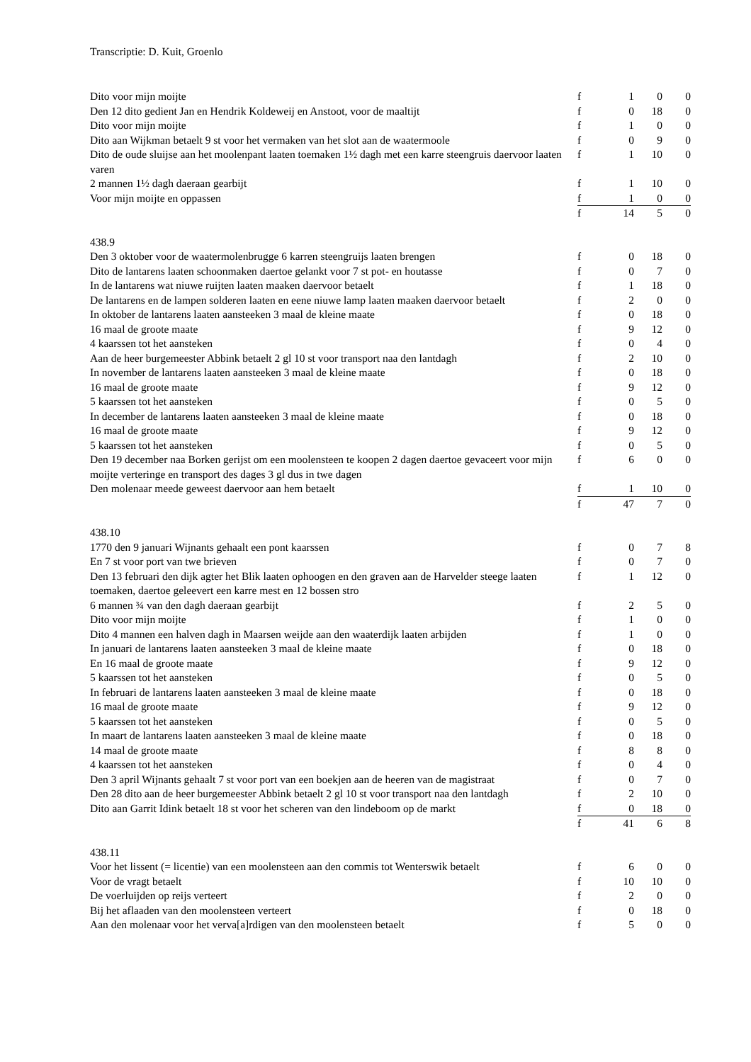Transcriptie: D. Kuit, Groenlo
| Dito voor mijn moijte | f | 1 | 0 | 0 |
| Den 12 dito gedient Jan en Hendrik Koldeweij en Anstoot, voor de maaltijt | f | 0 | 18 | 0 |
| Dito voor mijn moijte | f | 1 | 0 | 0 |
| Dito aan Wijkman betaelt 9 st voor het vermaken van het slot aan de waatermoole | f | 0 | 9 | 0 |
| Dito de oude sluijse aan het moolenpant laaten toemaken 1½ dagh met een karre steengruis daervoor laaten varen | f | 1 | 10 | 0 |
| 2 mannen 1½ dagh daeraan gearbijt | f | 1 | 10 | 0 |
| Voor mijn moijte en oppassen | f | 1 | 0 | 0 |
| | f | 14 | 5 | 0 |
438.9
| Den 3 oktober voor de waatermolenbrugge 6 karren steengruijs laaten brengen | f | 0 | 18 | 0 |
| Dito de lantarens laaten schoonmaken daertoe gelankt voor 7 st pot- en houtasse | f | 0 | 7 | 0 |
| In de lantarens wat niuwe ruijten laaten maaken daervoor betaelt | f | 1 | 18 | 0 |
| De lantarens en de lampen solderen laaten en eene niuwe lamp laaten maaken daervoor betaelt | f | 2 | 0 | 0 |
| In oktober de lantarens laaten aansteeken 3 maal de kleine maate | f | 0 | 18 | 0 |
| 16 maal de groote maate | f | 9 | 12 | 0 |
| 4 kaarssen tot het aansteken | f | 0 | 4 | 0 |
| Aan de heer burgemeester Abbink betaelt 2 gl 10 st voor transport naa den lantdagh | f | 2 | 10 | 0 |
| In november de lantarens laaten aansteeken 3 maal de kleine maate | f | 0 | 18 | 0 |
| 16 maal de groote maate | f | 9 | 12 | 0 |
| 5 kaarssen tot het aansteken | f | 0 | 5 | 0 |
| In december de lantarens laaten aansteeken 3 maal de kleine maate | f | 0 | 18 | 0 |
| 16 maal de groote maate | f | 9 | 12 | 0 |
| 5 kaarssen tot het aansteken | f | 0 | 5 | 0 |
| Den 19 december naa Borken gerijst om een moolensteen te koopen 2 dagen daertoe gevaceert voor mijn moijte verteringe en transport des dages 3 gl dus in twe dagen | f | 6 | 0 | 0 |
| Den molenaar meede geweest daervoor aan hem betaelt | f | 1 | 10 | 0 |
| | f | 47 | 7 | 0 |
438.10
| 1770 den 9 januari Wijnants gehaalt een pont kaarssen | f | 0 | 7 | 8 |
| En 7 st voor port van twe brieven | f | 0 | 7 | 0 |
| Den 13 februari den dijk agter het Blik laaten ophoogen en den graven aan de Harvelder steege laaten toemaken, daertoe geleevert een karre mest en 12 bossen stro | f | 1 | 12 | 0 |
| 6 mannen ¾ van den dagh daeraan gearbijt | f | 2 | 5 | 0 |
| Dito voor mijn moijte | f | 1 | 0 | 0 |
| Dito 4 mannen een halven dagh in Maarsen weijde aan den waaterdijk laaten arbijden | f | 1 | 0 | 0 |
| In januari de lantarens laaten aansteeken 3 maal de kleine maate | f | 0 | 18 | 0 |
| En 16 maal de groote maate | f | 9 | 12 | 0 |
| 5 kaarssen tot het aansteken | f | 0 | 5 | 0 |
| In februari de lantarens laaten aansteeken 3 maal de kleine maate | f | 0 | 18 | 0 |
| 16 maal de groote maate | f | 9 | 12 | 0 |
| 5 kaarssen tot het aansteken | f | 0 | 5 | 0 |
| In maart de lantarens laaten aansteeken 3 maal de kleine maate | f | 0 | 18 | 0 |
| 14 maal de groote maate | f | 8 | 8 | 0 |
| 4 kaarssen tot het aansteken | f | 0 | 4 | 0 |
| Den 3 april Wijnants gehaalt 7 st voor port van een boekjen aan de heeren van de magistraat | f | 0 | 7 | 0 |
| Den 28 dito aan de heer burgemeester Abbink betaelt 2 gl 10 st voor transport naa den lantdagh | f | 2 | 10 | 0 |
| Dito aan Garrit Idink betaelt 18 st voor het scheren van den lindeboom op de markt | f | 0 | 18 | 0 |
| | f | 41 | 6 | 8 |
438.11
| Voor het lissent (= licentie) van een moolensteen aan den commis tot Wenterswik betaelt | f | 6 | 0 | 0 |
| Voor de vragt betaelt | f | 10 | 10 | 0 |
| De voerluijden op reijs verteert | f | 2 | 0 | 0 |
| Bij het aflaaden van den moolensteen verteert | f | 0 | 18 | 0 |
| Aan den molenaar voor het verva[a]rdigen van den moolensteen betaelt | f | 5 | 0 | 0 |